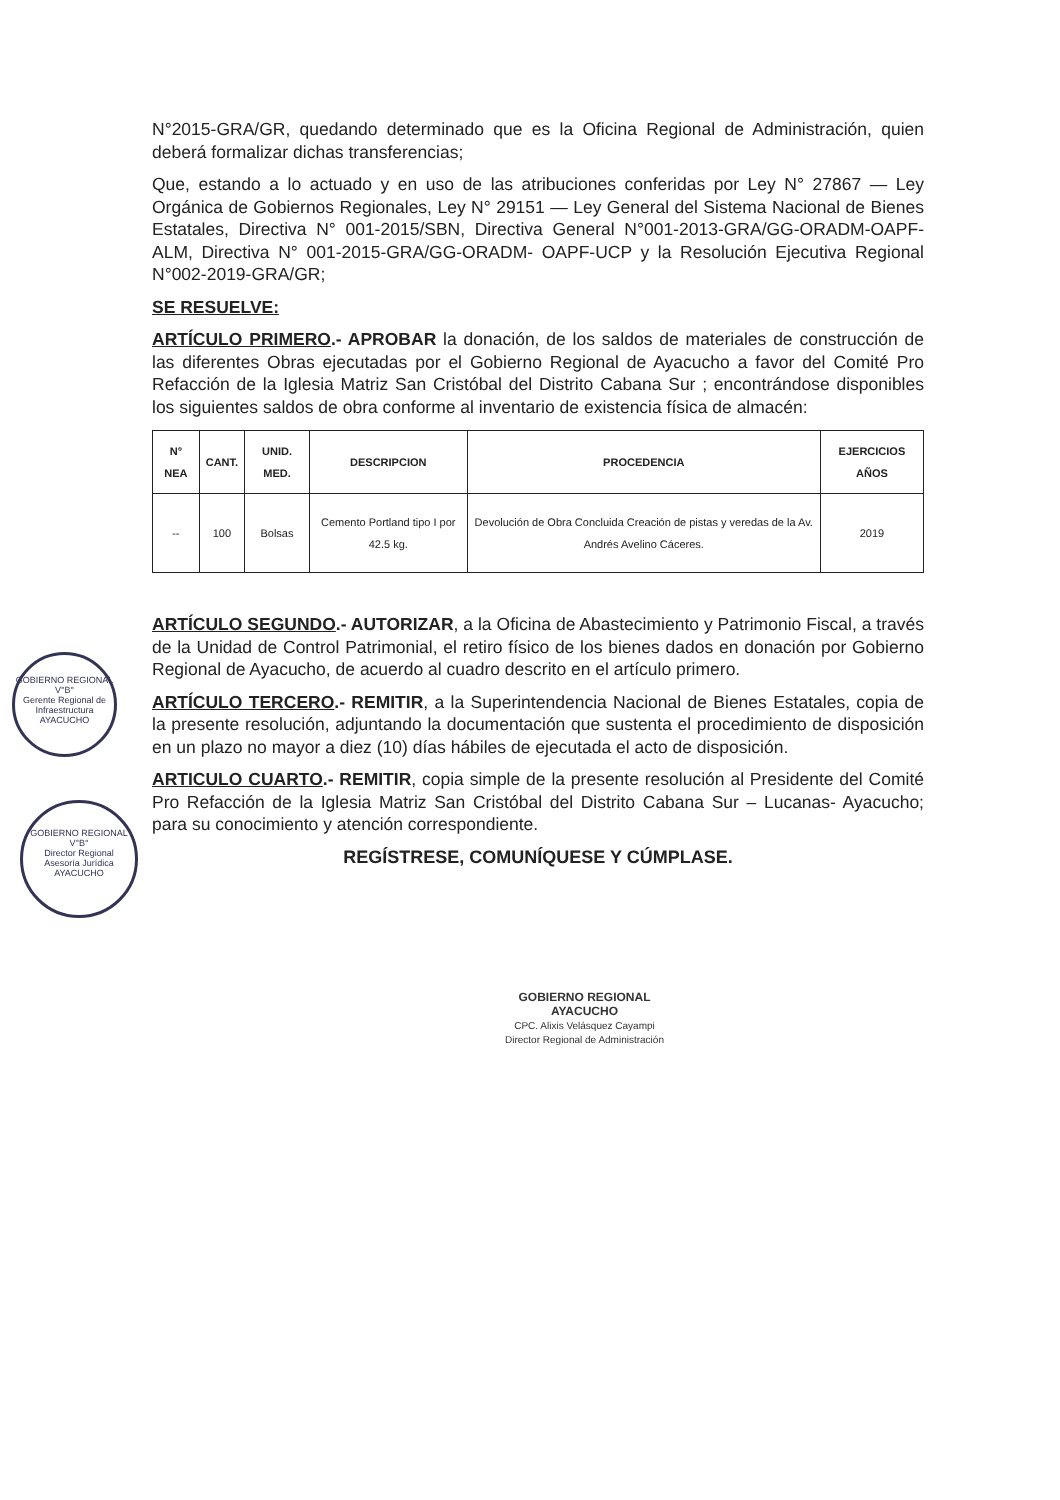N°2015-GRA/GR, quedando determinado que es la Oficina Regional de Administración, quien deberá formalizar dichas transferencias;
Que, estando a lo actuado y en uso de las atribuciones conferidas por Ley N° 27867 — Ley Orgánica de Gobiernos Regionales, Ley N° 29151 — Ley General del Sistema Nacional de Bienes Estatales, Directiva N° 001-2015/SBN, Directiva General N°001-2013-GRA/GG-ORADM-OAPF-ALM, Directiva N° 001-2015-GRA/GG-ORADM- OAPF-UCP y la Resolución Ejecutiva Regional N°002-2019-GRA/GR;
SE RESUELVE:
ARTÍCULO PRIMERO.- APROBAR la donación, de los saldos de materiales de construcción de las diferentes Obras ejecutadas por el Gobierno Regional de Ayacucho a favor del Comité Pro Refacción de la Iglesia Matriz San Cristóbal del Distrito Cabana Sur ; encontrándose disponibles los siguientes saldos de obra conforme al inventario de existencia física de almacén:
| N° NEA | CANT. | UNID. MED. | DESCRIPCION | PROCEDENCIA | EJERCICIOS AÑOS |
| --- | --- | --- | --- | --- | --- |
| -- | 100 | Bolsas | Cemento Portland tipo I por 42.5 kg. | Devolución de Obra Concluida Creación de pistas y veredas de la Av. Andrés Avelino Cáceres. | 2019 |
ARTÍCULO SEGUNDO.- AUTORIZAR, a la Oficina de Abastecimiento y Patrimonio Fiscal, a través de la Unidad de Control Patrimonial, el retiro físico de los bienes dados en donación por Gobierno Regional de Ayacucho, de acuerdo al cuadro descrito en el artículo primero.
ARTÍCULO TERCERO.- REMITIR, a la Superintendencia Nacional de Bienes Estatales, copia de la presente resolución, adjuntando la documentación que sustenta el procedimiento de disposición en un plazo no mayor a diez (10) días hábiles de ejecutada el acto de disposición.
ARTICULO CUARTO.- REMITIR, copia simple de la presente resolución al Presidente del Comité Pro Refacción de la Iglesia Matriz San Cristóbal del Distrito Cabana Sur – Lucanas- Ayacucho; para su conocimiento y atención correspondiente.
REGÍSTRESE, COMUNÍQUESE Y CÚMPLASE.
GOBIERNO REGIONAL
V°B°
Gerente Regional de Infraestructura
AYACUCHO
GOBIERNO REGIONAL
V°B°
Director Regional
Asesoría Jurídica
AYACUCHO
GOBIERNO REGIONAL
AYACUCHO
CPC. Alixis Velásquez Cayampi
Director Regional de Administración